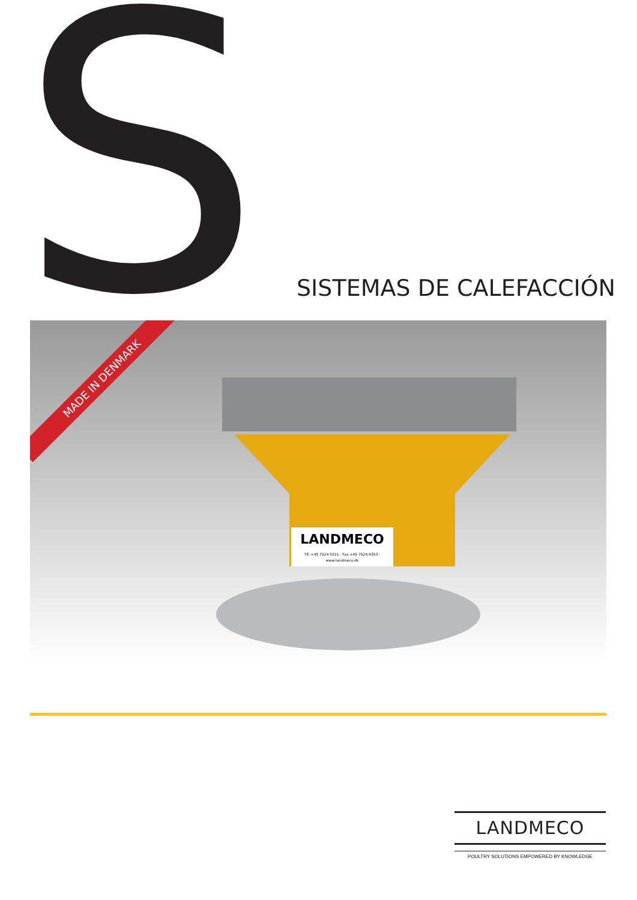S SISTEMAS DE CALEFACCIÓN
MADE IN DENMARK
LANDMECO
Tlf. +45 7524 5511 · Fax +45 7524 4353 · www.landmeco.dk
LANDMECO
POULTRY SOLUTIONS EMPOWERED BY KNOWLEDGE